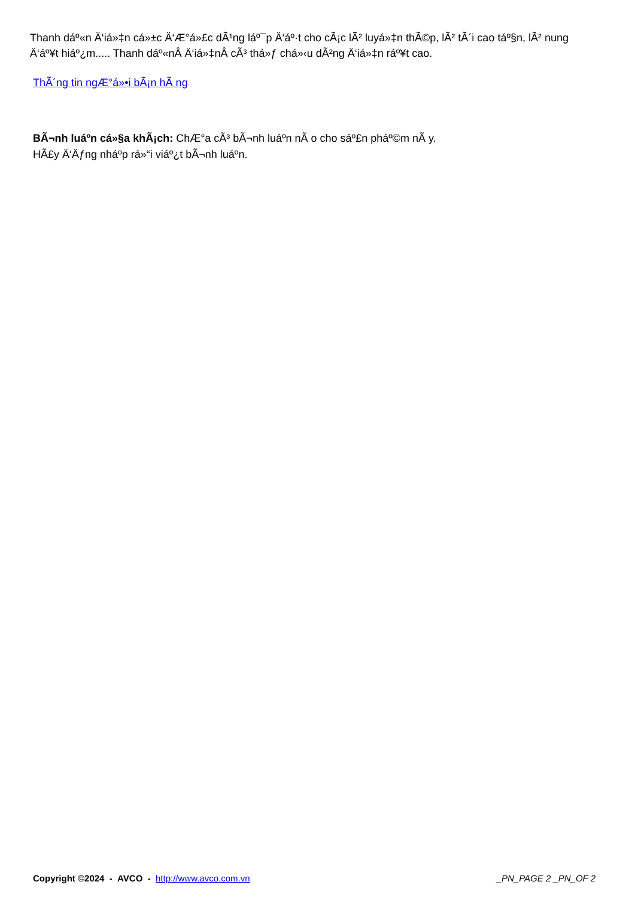Thanh dáº«n Ä‘iá»‡n cá»±c Ä‘Æ°á»£c dÃ¹ng láº¯p Ä‘áº·t cho cÃ¡c lÃ² luyá»‡n thÃ©p, lÃ² tÃ´i cao táº§n, lÃ² nung Ä‘áº¥t hiáº¿m..... Thanh dáº«nÂ Ä‘iá»‡nÂ cÃ³ thá»ƒ chá»‹u dÃ²ng Ä‘iá»‡n ráº¥t cao.
ThÃ´ng tin ngÆ°á»•i bÃ¡n hÃ ng
BÃ¬nh luáº­n cá»§a khÃ¡ch: ChÆ°a cÃ³ bÃ¬nh luáº­n nÃ o cho sáº£n pháº©m nÃ y.
HÃ£y Ä‘Äƒng nháº­p rá»“i viáº¿t bÃ¬nh luáº­n.
Copyright ©2024 - AVCO - http://www.avco.com.vn _PN_PAGE 2 _PN_OF 2